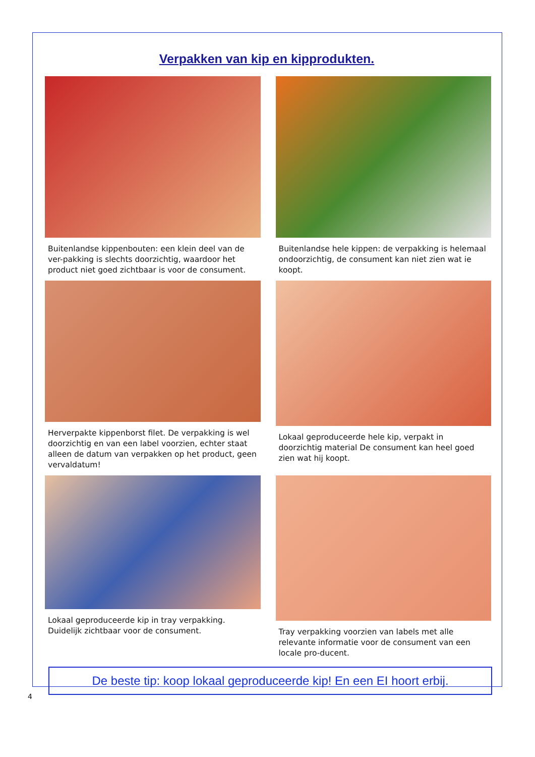Verpakken van kip en kipprodukten.
Buitenlandse kippenbouten: een klein deel van de ver-pakking is slechts doorzichtig, waardoor het product niet goed zichtbaar is voor de consument.
Buitenlandse hele kippen: de verpakking is helemaal ondoorzichtig, de consument kan niet zien wat ie koopt.
Herverpakte kippenborst filet. De verpakking is wel doorzichtig en van een label voorzien, echter staat alleen de datum van verpakken op het product, geen vervaldatum!
Lokaal geproduceerde hele kip, verpakt in doorzichtig material De consument kan heel goed zien wat hij koopt.
Lokaal geproduceerde kip in tray verpakking. Duidelijk zichtbaar voor de consument.
Tray verpakking voorzien van labels met alle relevante informatie voor de consument van een locale pro-ducent.
De beste tip: koop lokaal geproduceerde kip! En een EI hoort erbij.
4